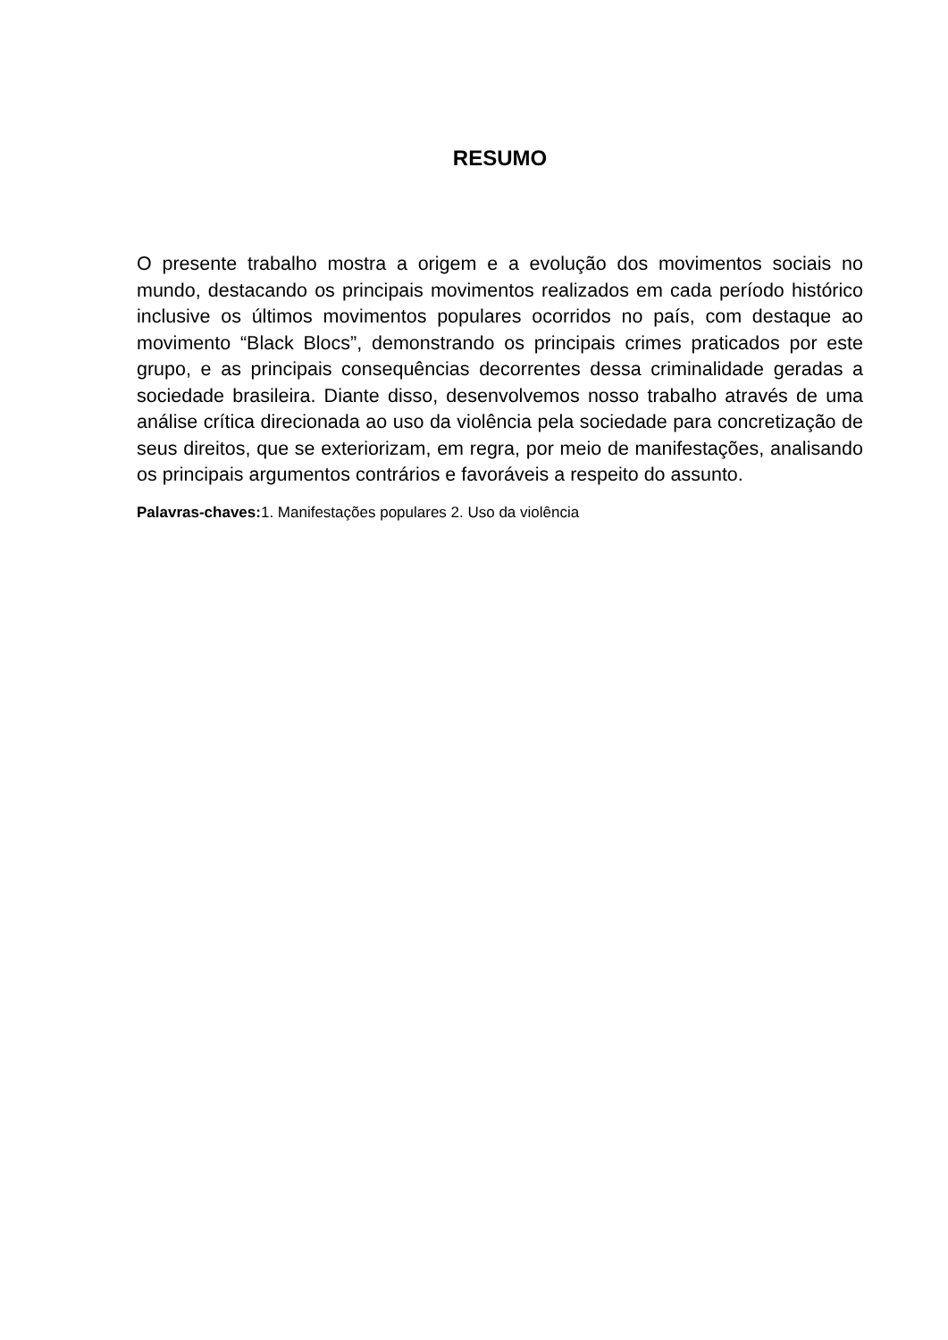RESUMO
O presente trabalho mostra a origem e a evolução dos movimentos sociais no mundo, destacando os principais movimentos realizados em cada período histórico inclusive os últimos movimentos populares ocorridos no país, com destaque ao movimento “Black Blocs”, demonstrando os principais crimes praticados por este grupo, e as principais consequências decorrentes dessa criminalidade geradas a sociedade brasileira. Diante disso, desenvolvemos nosso trabalho através de uma análise crítica direcionada ao uso da violência pela sociedade para concretização de seus direitos, que se exteriorizam, em regra, por meio de manifestações, analisando os principais argumentos contrários e favoráveis a respeito do assunto.
Palavras-chaves: 1. Manifestações populares 2. Uso da violência